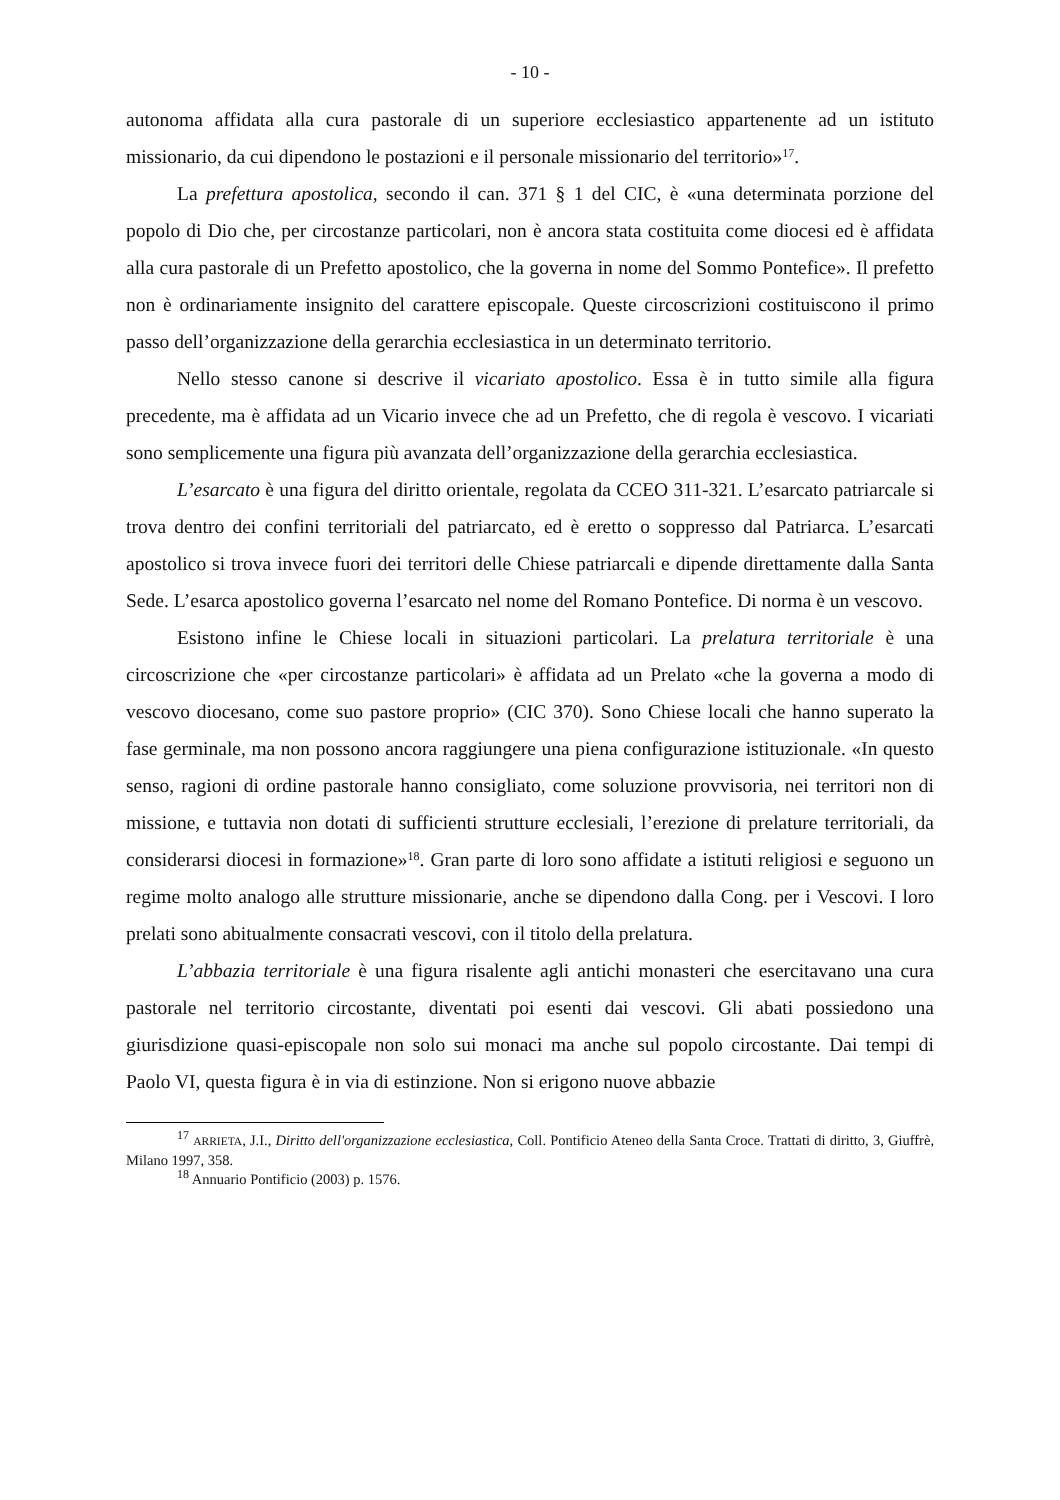- 10 -
autonoma affidata alla cura pastorale di un superiore ecclesiastico appartenente ad un istituto missionario, da cui dipendono le postazioni e il personale missionario del territorio»<sup>17</sup>.
La prefettura apostolica, secondo il can. 371 § 1 del CIC, è «una determinata porzione del popolo di Dio che, per circostanze particolari, non è ancora stata costituita come diocesi ed è affidata alla cura pastorale di un Prefetto apostolico, che la governa in nome del Sommo Pontefice». Il prefetto non è ordinariamente insignito del carattere episcopale. Queste circoscrizioni costituiscono il primo passo dell’organizzazione della gerarchia ecclesiastica in un determinato territorio.
Nello stesso canone si descrive il vicariato apostolico. Essa è in tutto simile alla figura precedente, ma è affidata ad un Vicario invece che ad un Prefetto, che di regola è vescovo. I vicariati sono semplicemente una figura più avanzata dell’organizzazione della gerarchia ecclesiastica.
L’esarcato è una figura del diritto orientale, regolata da CCEO 311-321. L’esarcato patriarcale si trova dentro dei confini territoriali del patriarcato, ed è eretto o soppresso dal Patriarca. L’esarcati apostolico si trova invece fuori dei territori delle Chiese patriarcali e dipende direttamente dalla Santa Sede. L’esarca apostolico governa l’esarcato nel nome del Romano Pontefice. Di norma è un vescovo.
Esistono infine le Chiese locali in situazioni particolari. La prelatura territoriale è una circoscrizione che «per circostanze particolari» è affidata ad un Prelato «che la governa a modo di vescovo diocesano, come suo pastore proprio» (CIC 370). Sono Chiese locali che hanno superato la fase germinale, ma non possono ancora raggiungere una piena configurazione istituzionale. «In questo senso, ragioni di ordine pastorale hanno consigliato, come soluzione provvisoria, nei territori non di missione, e tuttavia non dotati di sufficienti strutture ecclesiali, l’erezione di prelature territoriali, da considerarsi diocesi in formazione»<sup>18</sup>. Gran parte di loro sono affidate a istituti religiosi e seguono un regime molto analogo alle strutture missionarie, anche se dipendono dalla Cong. per i Vescovi. I loro prelati sono abitualmente consacrati vescovi, con il titolo della prelatura.
L’abbazia territoriale è una figura risalente agli antichi monasteri che esercitavano una cura pastorale nel territorio circostante, diventati poi esenti dai vescovi. Gli abati possiedono una giurisdizione quasi-episcopale non solo sui monaci ma anche sul popolo circostante. Dai tempi di Paolo VI, questa figura è in via di estinzione. Non si erigono nuove abbazie
<sup>17</sup> ARRIETA, J.I., Diritto dell'organizzazione ecclesiastica, Coll. Pontificio Ateneo della Santa Croce. Trattati di diritto, 3, Giuffrè, Milano 1997, 358.
<sup>18</sup> Annuario Pontificio (2003) p. 1576.